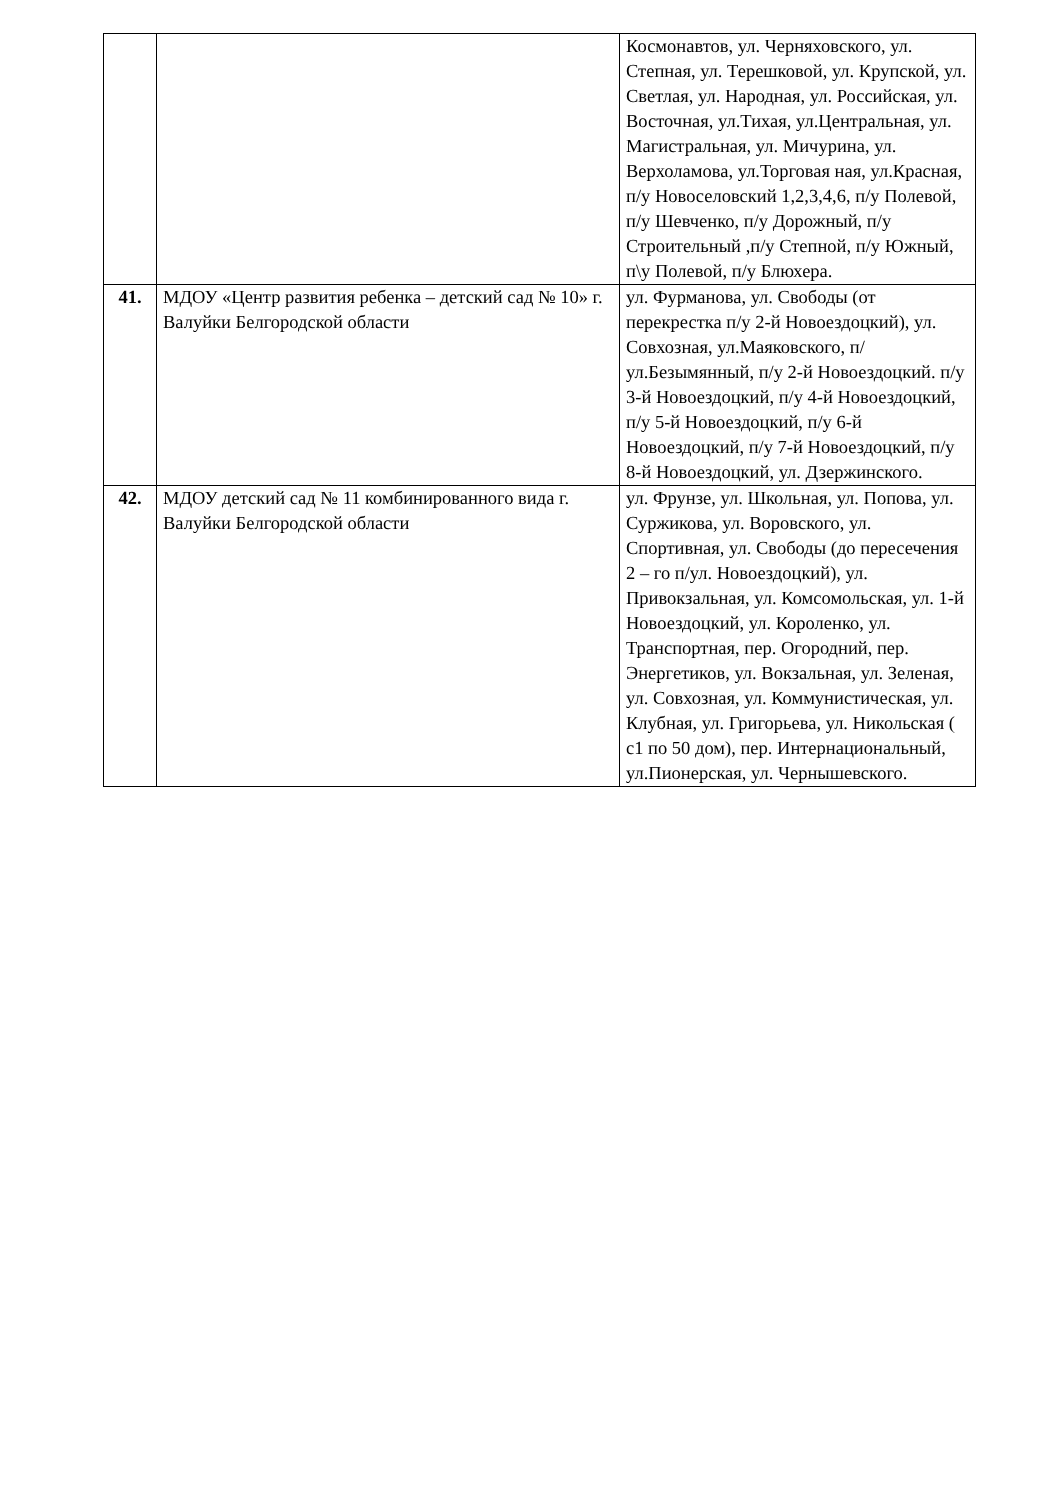| | | Космонавтов, ул. Черняховского, ул. Степная, ул. Терешковой, ул. Крупской, ул. Светлая, ул. Народная, ул. Российская, ул. Восточная, ул.Тихая, ул.Центральная, ул. Магистральная, ул. Мичурина, ул. Верхоламова, ул.Торговая ная, ул.Красная, п/у Новоселовский 1,2,3,4,6, п/у Полевой, п/у Шевченко, п/у Дорожный, п/у Строительный ,п/у Степной, п/у Южный, п\у Полевой, п/у Блюхера. |
| 41. | МДОУ «Центр развития ребенка – детский сад № 10» г. Валуйки Белгородской области | ул. Фурманова, ул. Свободы (от перекрестка п/у 2-й Новоездоцкий), ул. Совхозная, ул.Маяковского, п/ул.Безымянный, п/у 2-й Новоездоцкий. п/у 3-й Новоездоцкий, п/у 4-й Новоездоцкий, п/у 5-й Новоездоцкий, п/у 6-й Новоездоцкий, п/у 7-й Новоездоцкий, п/у 8-й Новоездоцкий, ул. Дзержинского. |
| 42. | МДОУ детский сад № 11 комбинированного вида г. Валуйки Белгородской области | ул. Фрунзе, ул. Школьная, ул. Попова, ул. Суржикова, ул. Воровского, ул. Спортивная, ул. Свободы (до пересечения 2 – го п/ул. Новоездоцкий), ул. Привокзальная, ул. Комсомольская, ул. 1-й Новоездоцкий, ул. Короленко, ул. Транспортная, пер. Огородний, пер. Энергетиков, ул. Вокзальная, ул. Зеленая, ул. Совхозная, ул. Коммунистическая, ул. Клубная, ул. Григорьева, ул. Никольская ( с1 по 50 дом), пер. Интернациональный, ул.Пионерская, ул. Чернышевского. |